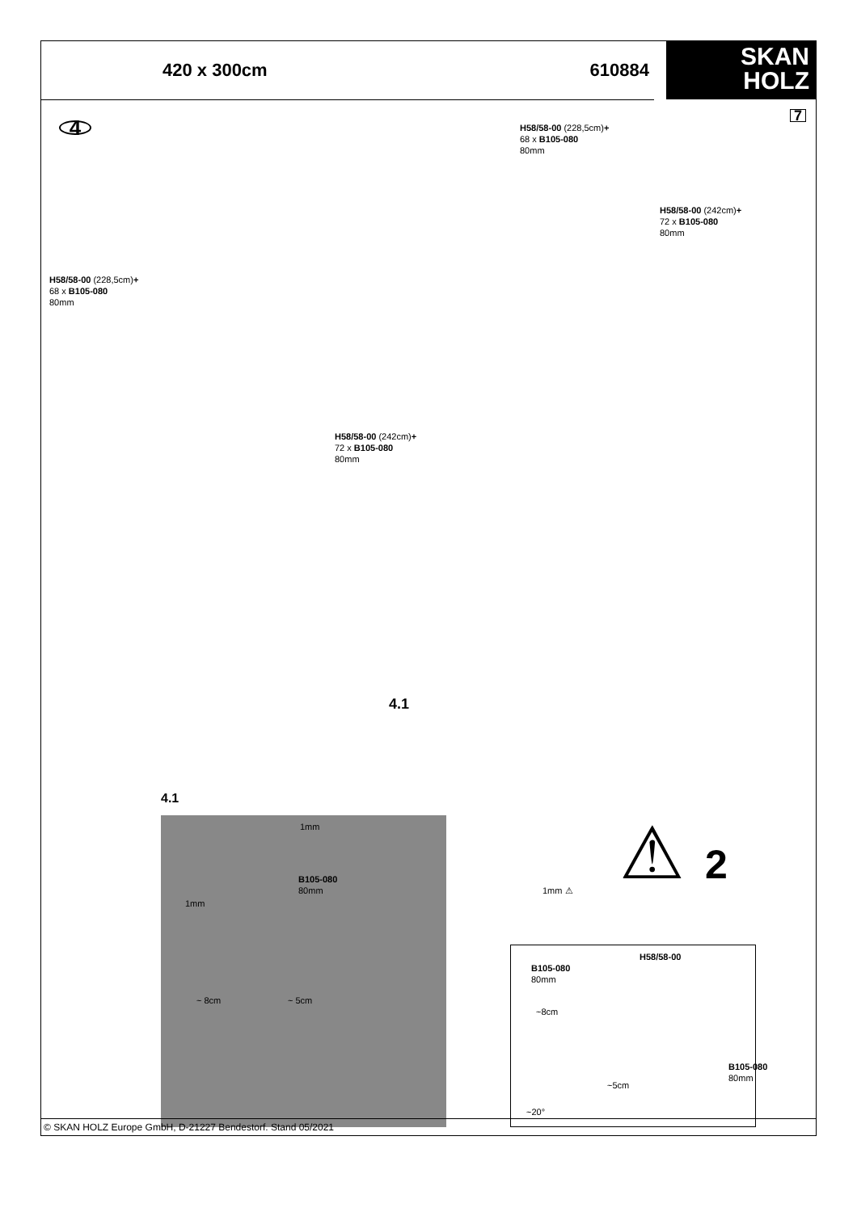420 x 300cm 610884
SKAN
HOLZ
®
7
4
H58/58-00 (228,5cm)+
68 x B105-080
80mm
H58/58-00 (242cm)+
72 x B105-080
80mm
H58/58-00 (228,5cm)+
68 x B105-080
80mm
H58/58-00 (242cm)+
72 x B105-080
80mm
4.1
4.1
B105-080
80mm
1mm
1mm
~ 8cm ~ 5cm
1mm ⚠ ⚠ 2
B105-080
80mm
H58/58-00
~8cm
B105-080
80mm
~5cm
~20°
© SKAN HOLZ Europe GmbH, D-21227 Bendestorf. Stand 05/2021